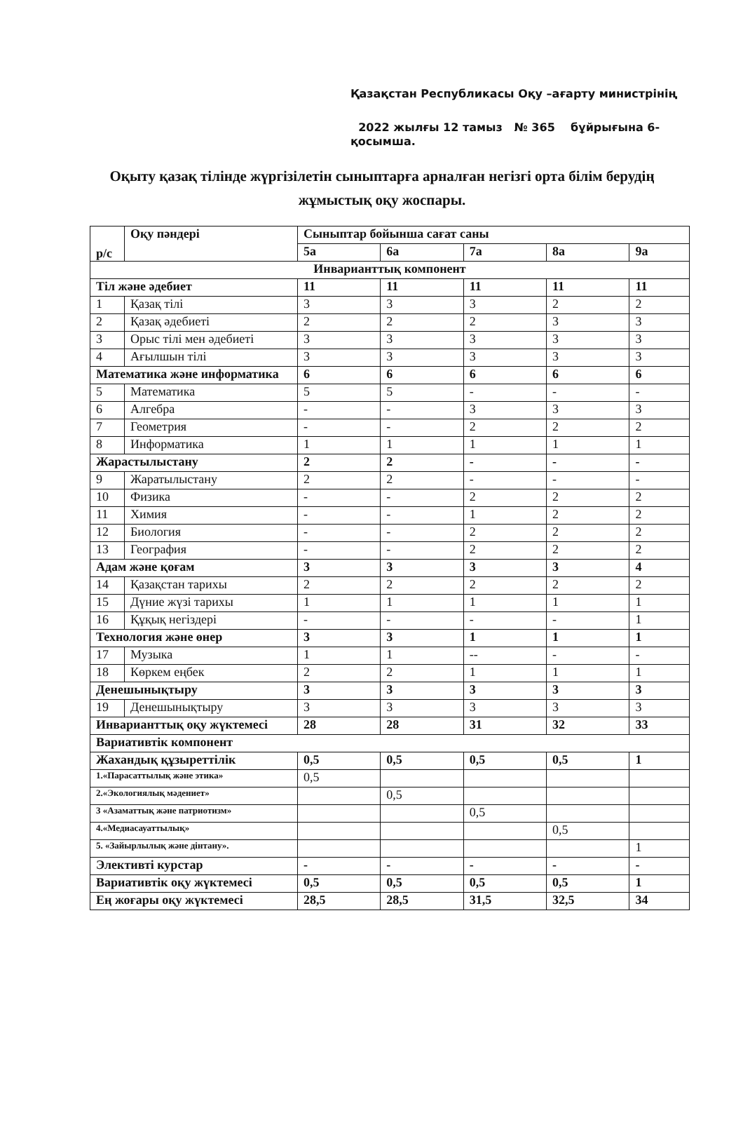Қазақстан Республикасы Оқу –ағарту министрінің
2022 жылғы 12 тамыз № 365 бұйрығына 6-
қосымша.
Оқыту қазақ тілінде жүргізілетін сыныптарға арналған негізгі орта білім берудің жұмыстық оқу жоспары.
| р/с | Оқу пәндері | Сыныптар бойынша сағат саны | | | | |
| --- | --- | --- | --- | --- | --- | --- |
| | | 5а | 6а | 7а | 8а | 9а |
| Инварианттық компонент | | | | | | |
| Тіл және әдебиет | | 11 | 11 | 11 | 11 | 11 |
| 1 | Қазақ тілі | 3 | 3 | 3 | 2 | 2 |
| 2 | Қазақ әдебиеті | 2 | 2 | 2 | 3 | 3 |
| 3 | Орыс тілі мен әдебиеті | 3 | 3 | 3 | 3 | 3 |
| 4 | Ағылшын тілі | 3 | 3 | 3 | 3 | 3 |
| Математика және информатика | | 6 | 6 | 6 | 6 | 6 |
| 5 | Математика | 5 | 5 | - | - | - |
| 6 | Алгебра | - | - | 3 | 3 | 3 |
| 7 | Геометрия | - | - | 2 | 2 | 2 |
| 8 | Информатика | 1 | 1 | 1 | 1 | 1 |
| Жарастылыстану | | 2 | 2 | - | - | - |
| 9 | Жаратылыстану | 2 | 2 | - | - | - |
| 10 | Физика | - | - | 2 | 2 | 2 |
| 11 | Химия | - | - | 1 | 2 | 2 |
| 12 | Биология | - | - | 2 | 2 | 2 |
| 13 | География | - | - | 2 | 2 | 2 |
| Адам және қоғам | | 3 | 3 | 3 | 3 | 4 |
| 14 | Қазақстан тарихы | 2 | 2 | 2 | 2 | 2 |
| 15 | Дүние жүзі тарихы | 1 | 1 | 1 | 1 | 1 |
| 16 | Құқық негіздері | - | - | - | - | 1 |
| Технология және өнер | | 3 | 3 | 1 | 1 | 1 |
| 17 | Музыка | 1 | 1 | -- | - | - |
| 18 | Көркем еңбек | 2 | 2 | 1 | 1 | 1 |
| Денешынықтыру | | 3 | 3 | 3 | 3 | 3 |
| 19 | Денешынықтыру | 3 | 3 | 3 | 3 | 3 |
| Инварианттық оқу жүктемесі | | 28 | 28 | 31 | 32 | 33 |
| Вариативтік компонент | | | | | | |
| Жахандық құзыреттілік | | 0,5 | 0,5 | 0,5 | 0,5 | 1 |
| 1.«Парасаттылық және этика» | | 0,5 | | | | |
| 2.«Экологиялық мәдениет» | | | 0,5 | | | |
| 3 «Азаматтық және патриотизм» | | | | 0,5 | | |
| 4.«Медиасауаттылық» | | | | | 0,5 | |
| 5. «Зайырлылық және дінтану». | | | | | | 1 |
| Элективті курстар | | - | - | - | - | - |
| Вариативтік оқу жүктемесі | | 0,5 | 0,5 | 0,5 | 0,5 | 1 |
| Ең жоғары оқу жүктемесі | | 28,5 | 28,5 | 31,5 | 32,5 | 34 |